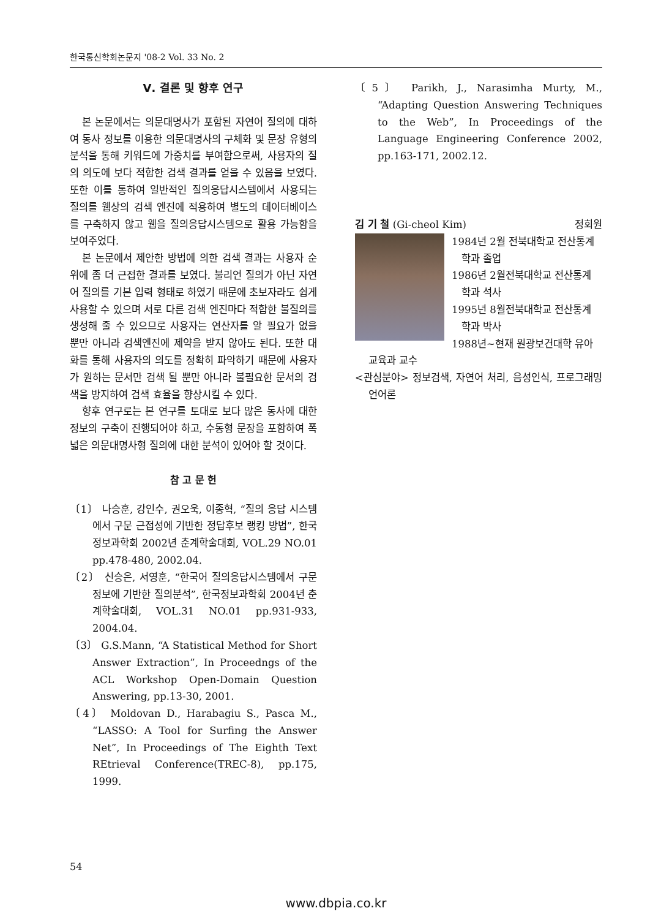한국통신학회논문지 '08-2 Vol. 33 No. 2
Ⅴ. 결론 및 향후 연구
본 논문에서는 의문대명사가 포함된 자연어 질의에 대하여 동사 정보를 이용한 의문대명사의 구체화 및 문장 유형의 분석을 통해 키워드에 가중치를 부여함으로써, 사용자의 질의 의도에 보다 적합한 검색 결과를 얻을 수 있음을 보였다. 또한 이를 통하여 일반적인 질의응답시스템에서 사용되는 질의를 웹상의 검색 엔진에 적용하여 별도의 데이터베이스를 구축하지 않고 웹을 질의응답시스템으로 활용 가능함을 보여주었다.
본 논문에서 제안한 방법에 의한 검색 결과는 사용자 순위에 좀 더 근접한 결과를 보였다. 불리언 질의가 아닌 자연어 질의를 기본 입력 형태로 하였기 때문에 초보자라도 쉽게 사용할 수 있으며 서로 다른 검색 엔진마다 적합한 불질의를 생성해 줄 수 있으므로 사용자는 연산자를 알 필요가 없을 뿐만 아니라 검색엔진에 제약을 받지 않아도 된다. 또한 대화를 통해 사용자의 의도를 정확히 파악하기 때문에 사용자가 원하는 문서만 검색 될 뿐만 아니라 불필요한 문서의 검색을 방지하여 검색 효율을 향상시킬 수 있다.
향후 연구로는 본 연구를 토대로 보다 많은 동사에 대한 정보의 구축이 진행되어야 하고, 수동형 문장을 포함하여 폭넓은 의문대명사형 질의에 대한 분석이 있어야 할 것이다.
참 고 문 헌
〔1〕 나승훈, 강인수, 권오욱, 이종혁, “질의 응답 시스템에서 구문 근접성에 기반한 정답후보 랭킹 방법”, 한국정보과학회 2002년 춘계학술대회, VOL.29 NO.01 pp.478-480, 2002.04.
〔2〕 신승은, 서영훈, “한국어 질의응답시스템에서 구문정보에 기반한 질의분석”, 한국정보과학회 2004년 춘계학술대회, VOL.31 NO.01 pp.931-933, 2004.04.
〔3〕 G.S.Mann, “A Statistical Method for Short Answer Extraction”, In Proceedngs of the ACL Workshop Open-Domain Question Answering, pp.13-30, 2001.
〔4〕 Moldovan D., Harabagiu S., Pasca M., “LASSO: A Tool for Surfing the Answer Net”, In Proceedings of The Eighth Text REtrieval Conference(TREC-8), pp.175, 1999.
〔5〕 Parikh, J., Narasimha Murty, M., “Adapting Question Answering Techniques to the Web”, In Proceedings of the Language Engineering Conference 2002, pp.163-171, 2002.12.
김 기 철 (Gi-cheol Kim) 정회원
1984년 2월 전북대학교 전산통계
학과 졸업
1986년 2월전북대학교 전산통계
학과 석사
1995년 8월전북대학교 전산통계
학과 박사
1988년~현재 원광보건대학 유아
교육과 교수
<관심분야> 정보검색, 자연어 처리, 음성인식, 프로그래밍 언어론
54
www.dbpia.co.kr